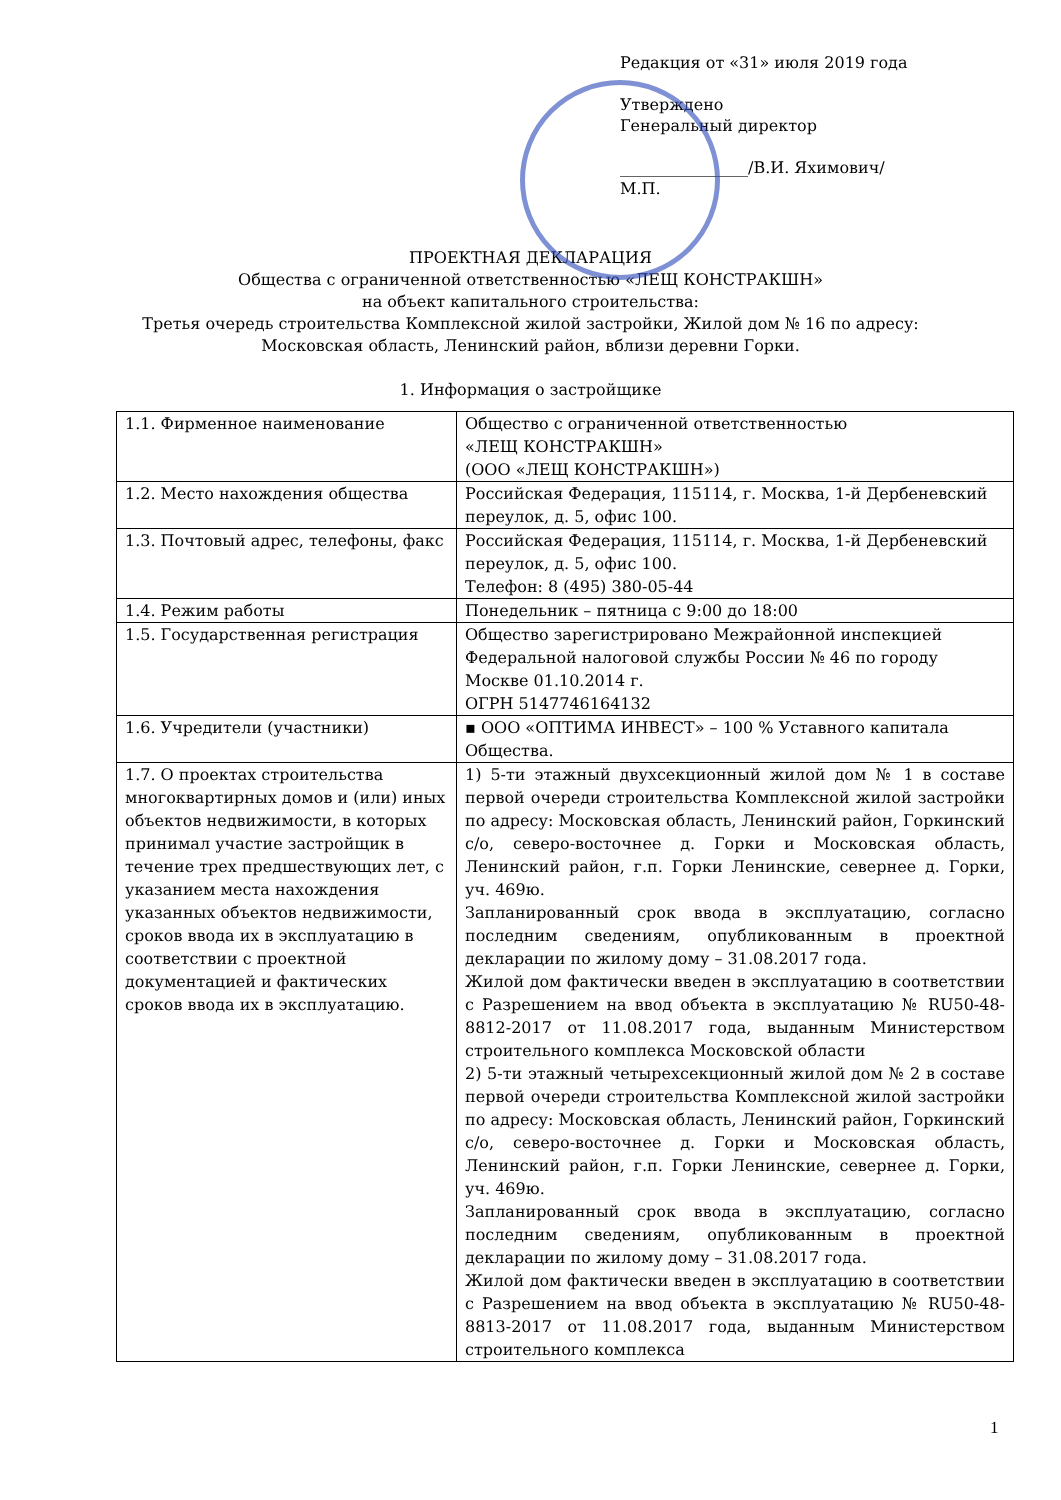Редакция от «31» июля 2019 года
Утверждено
Генеральный директор
________________/В.И. Яхимович/
М.П.
ПРОЕКТНАЯ ДЕКЛАРАЦИЯ
Общества с ограниченной ответственностью «ЛЕЩ КОНСТРАКШН»
на объект капитального строительства:
Третья очередь строительства Комплексной жилой застройки, Жилой дом № 16 по адресу:
Московская область, Ленинский район, вблизи деревни Горки.
1. Информация о застройщике
| 1.1. Фирменное наименование | Общество с ограниченной ответственностью «ЛЕЩ КОНСТРАКШН» (ООО «ЛЕЩ КОНСТРАКШН») |
| 1.2. Место нахождения общества | Российская Федерация, 115114, г. Москва, 1-й Дербеневский переулок, д. 5, офис 100. |
| 1.3. Почтовый адрес, телефоны, факс | Российская Федерация, 115114, г. Москва, 1-й Дербеневский переулок, д. 5, офис 100. Телефон: 8 (495) 380-05-44 |
| 1.4. Режим работы | Понедельник – пятница с 9:00 до 18:00 |
| 1.5. Государственная регистрация | Общество зарегистрировано Межрайонной инспекцией Федеральной налоговой службы России № 46 по городу Москве 01.10.2014 г. ОГРН 5147746164132 |
| 1.6. Учредители (участники) | ▪ ООО «ОПТИМА ИНВЕСТ» – 100 % Уставного капитала Общества. |
| 1.7. О проектах строительства многоквартирных домов и (или) иных объектов недвижимости, в которых принимал участие застройщик в течение трех предшествующих лет, с указанием места нахождения указанных объектов недвижимости, сроков ввода их в эксплуатацию в соответствии с проектной документацией и фактических сроков ввода их в эксплуатацию. | 1) 5-ти этажный двухсекционный жилой дом № 1 в составе первой очереди строительства Комплексной жилой застройки по адресу: Московская область, Ленинский район, Горкинский с/о, северо-восточнее д. Горки и Московская область, Ленинский район, г.п. Горки Ленинские, севернее д. Горки, уч. 469ю. Запланированный срок ввода в эксплуатацию, согласно последним сведениям, опубликованным в проектной декларации по жилому дому – 31.08.2017 года. Жилой дом фактически введен в эксплуатацию в соответствии с Разрешением на ввод объекта в эксплуатацию № RU50-48-8812-2017 от 11.08.2017 года, выданным Министерством строительного комплекса Московской области 2) 5-ти этажный четырехсекционный жилой дом № 2 в составе первой очереди строительства Комплексной жилой застройки по адресу: Московская область, Ленинский район, Горкинский с/о, северо-восточнее д. Горки и Московская область, Ленинский район, г.п. Горки Ленинские, севернее д. Горки, уч. 469ю. Запланированный срок ввода в эксплуатацию, согласно последним сведениям, опубликованным в проектной декларации по жилому дому – 31.08.2017 года. Жилой дом фактически введен в эксплуатацию в соответствии с Разрешением на ввод объекта в эксплуатацию № RU50-48-8813-2017 от 11.08.2017 года, выданным Министерством строительного комплекса |
1